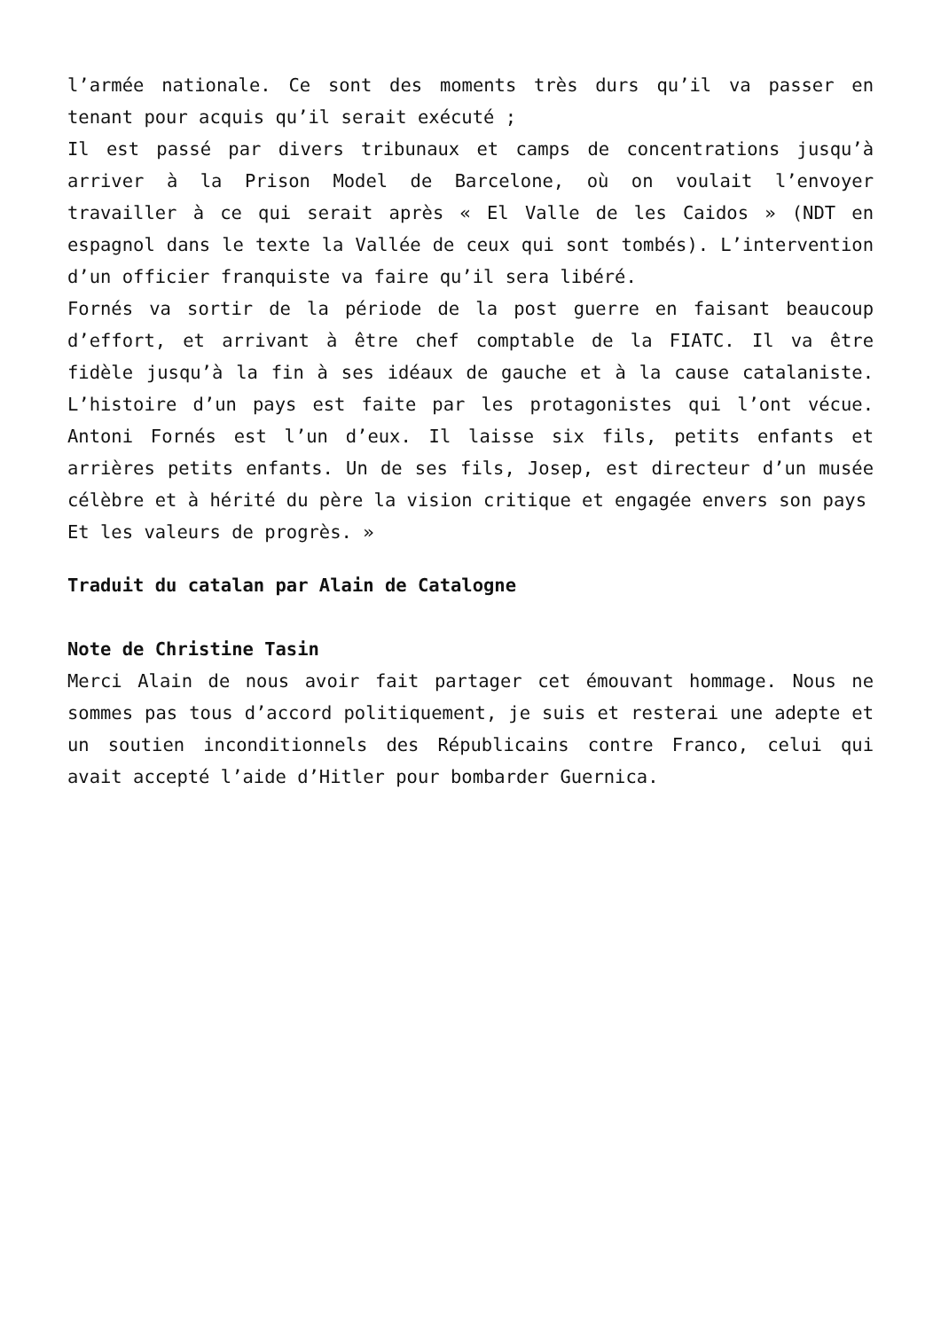l’armée nationale. Ce sont des moments très durs qu’il va passer en tenant pour acquis qu’il serait exécuté ;
Il est passé par divers tribunaux et camps de concentrations jusqu’à arriver à la Prison Model de Barcelone, où on voulait l’envoyer travailler à ce qui serait après « El Valle de les Caidos » (NDT en espagnol dans le texte la Vallée de ceux qui sont tombés). L’intervention d’un officier franquiste va faire qu’il sera libéré.
Fornés va sortir de la période de la post guerre en faisant beaucoup d’effort, et arrivant à être chef comptable de la FIATC. Il va être fidèle jusqu’à la fin à ses idéaux de gauche et à la cause catalaniste. L’histoire d’un pays est faite par les protagonistes qui l’ont vécue. Antoni Fornés est l’un d’eux. Il laisse six fils, petits enfants et arrières petits enfants. Un de ses fils, Josep, est directeur d’un musée célèbre et à hérité du père la vision critique et engagée envers son pays
Et les valeurs de progrès. »
Traduit du catalan par Alain de Catalogne
Note de Christine Tasin
Merci Alain de nous avoir fait partager cet émouvant hommage. Nous ne sommes pas tous d’accord politiquement, je suis et resterai une adepte et un soutien inconditionnels des Républicains contre Franco, celui qui avait accepté l’aide d’Hitler pour bombarder Guernica.